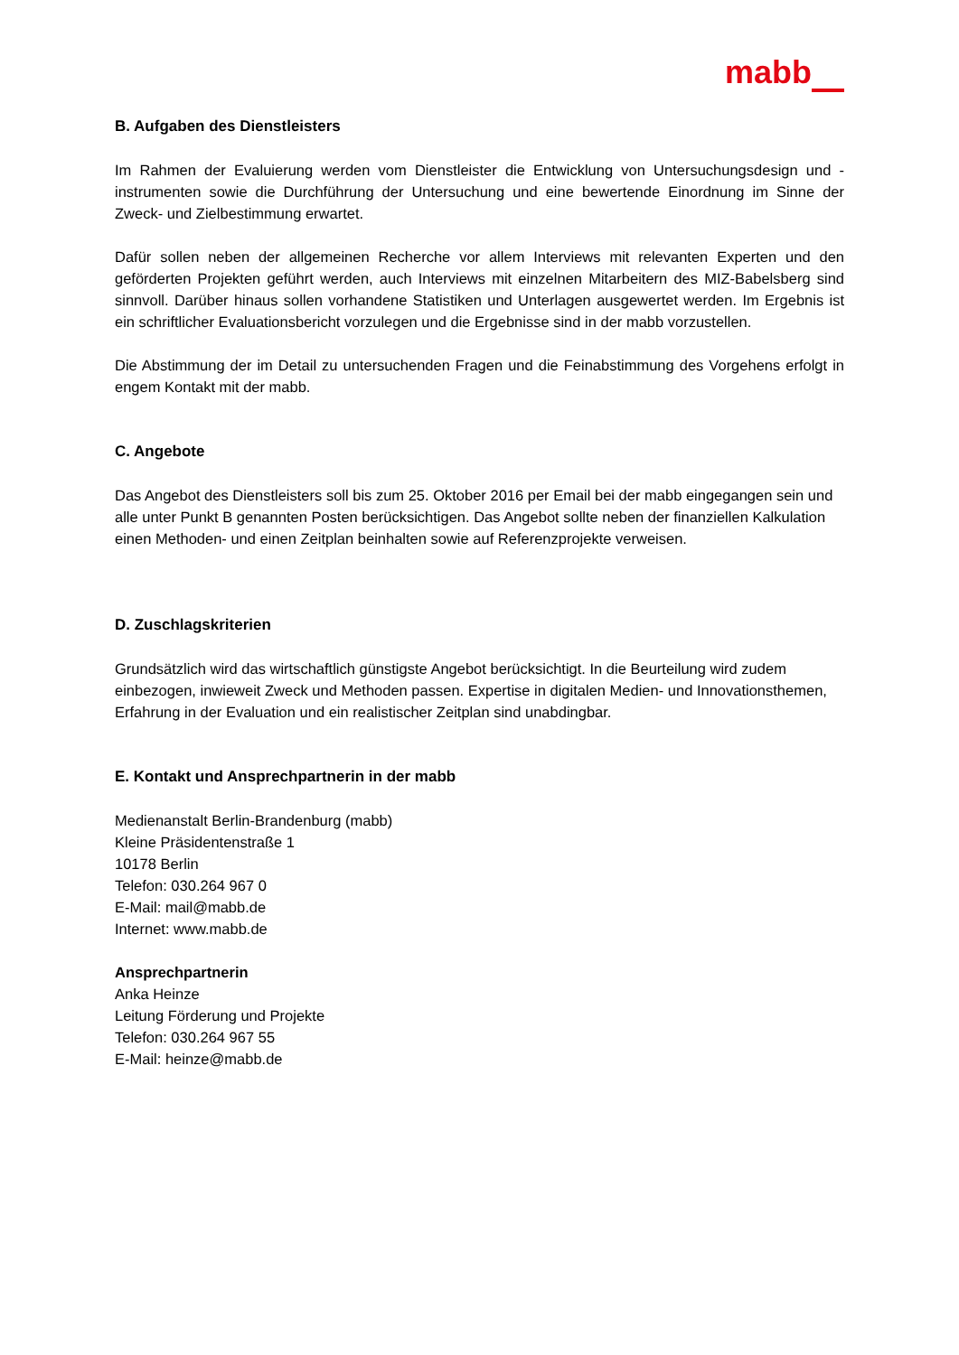mabb
B. Aufgaben des Dienstleisters
Im Rahmen der Evaluierung werden vom Dienstleister die Entwicklung von Untersuchungsdesign und -instrumenten sowie die Durchführung der Untersuchung und eine bewertende Einordnung im Sinne der Zweck- und Zielbestimmung erwartet.
Dafür sollen neben der allgemeinen Recherche vor allem Interviews mit relevanten Experten und den geförderten Projekten geführt werden, auch Interviews mit einzelnen Mitarbeitern des MIZ-Babelsberg sind sinnvoll. Darüber hinaus sollen vorhandene Statistiken und Unterlagen ausgewertet werden. Im Ergebnis ist ein schriftlicher Evaluationsbericht vorzulegen und die Ergebnisse sind in der mabb vorzustellen.
Die Abstimmung der im Detail zu untersuchenden Fragen und die Feinabstimmung des Vorgehens erfolgt in engem Kontakt mit der mabb.
C. Angebote
Das Angebot des Dienstleisters soll bis zum 25. Oktober 2016 per Email bei der mabb eingegangen sein und alle unter Punkt B genannten Posten berücksichtigen. Das Angebot sollte neben der finanziellen Kalkulation einen Methoden- und einen Zeitplan beinhalten sowie auf Referenzprojekte verweisen.
D. Zuschlagskriterien
Grundsätzlich wird das wirtschaftlich günstigste Angebot berücksichtigt. In die Beurteilung wird zudem einbezogen, inwieweit Zweck und Methoden passen. Expertise in digitalen Medien- und Innovationsthemen, Erfahrung in der Evaluation und ein realistischer Zeitplan sind unabdingbar.
E. Kontakt und Ansprechpartnerin in der mabb
Medienanstalt Berlin-Brandenburg (mabb)
Kleine Präsidentenstraße 1
10178 Berlin
Telefon: 030.264 967 0
E-Mail: mail@mabb.de
Internet: www.mabb.de
Ansprechpartnerin
Anka Heinze
Leitung Förderung und Projekte
Telefon: 030.264 967 55
E-Mail: heinze@mabb.de